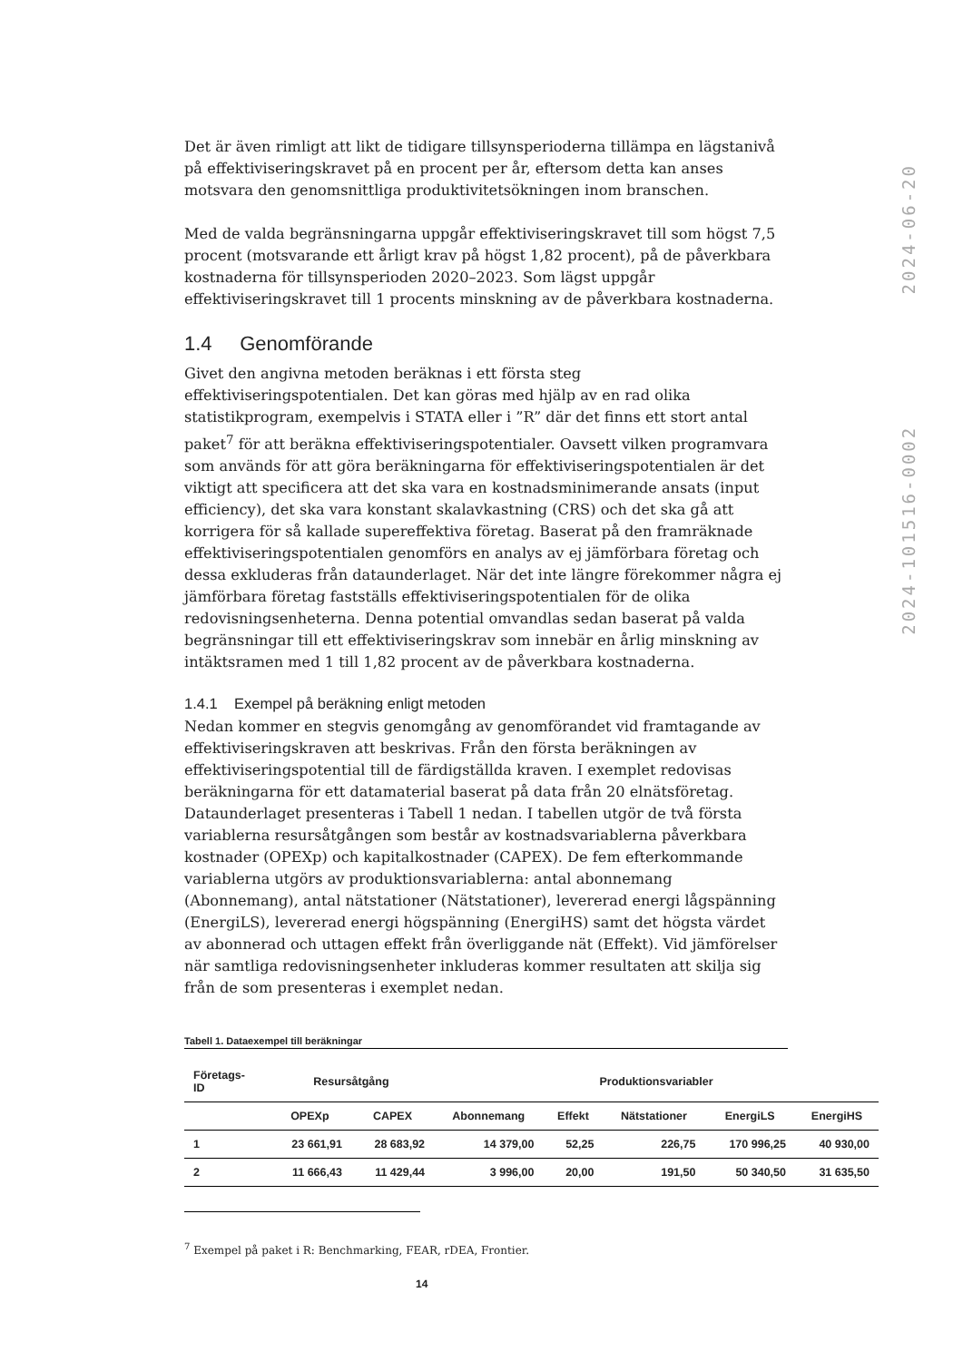Det är även rimligt att likt de tidigare tillsynsperioderna tillämpa en lägstanivå på effektiviseringskravet på en procent per år, eftersom detta kan anses motsvara den genomsnittliga produktivitetsökningen inom branschen.
Med de valda begränsningarna uppgår effektiviseringskravet till som högst 7,5 procent (motsvarande ett årligt krav på högst 1,82 procent), på de påverkbara kostnaderna för tillsynsperioden 2020–2023. Som lägst uppgår effektiviseringskravet till 1 procents minskning av de påverkbara kostnaderna.
1.4 Genomförande
Givet den angivna metoden beräknas i ett första steg effektiviseringspotentialen. Det kan göras med hjälp av en rad olika statistikprogram, exempelvis i STATA eller i ”R” där det finns ett stort antal paket<sup>7</sup> för att beräkna effektiviseringspotentialer. Oavsett vilken programvara som används för att göra beräkningarna för effektiviseringspotentialen är det viktigt att specificera att det ska vara en kostnadsminimerande ansats (input efficiency), det ska vara konstant skalavkastning (CRS) och det ska gå att korrigera för så kallade supereffektiva företag. Baserat på den framräknade effektiviseringspotentialen genomförs en analys av ej jämförbara företag och dessa exkluderas från dataunderlaget. När det inte längre förekommer några ej jämförbara företag fastställs effektiviseringspotentialen för de olika redovisningsenheterna. Denna potential omvandlas sedan baserat på valda begränsningar till ett effektiviseringskrav som innebär en årlig minskning av intäktsramen med 1 till 1,82 procent av de påverkbara kostnaderna.
1.4.1 Exempel på beräkning enligt metoden
Nedan kommer en stegvis genomgång av genomförandet vid framtagande av effektiviseringskraven att beskrivas. Från den första beräkningen av effektiviseringspotential till de färdigställda kraven. I exemplet redovisas beräkningarna för ett datamaterial baserat på data från 20 elnätsföretag. Dataunderlaget presenteras i Tabell 1 nedan. I tabellen utgör de två första variablerna resursåtgången som består av kostnadsvariablerna påverkbara kostnader (OPEXp) och kapitalkostnader (CAPEX). De fem efterkommande variablerna utgörs av produktionsvariablerna: antal abonnemang (Abonnemang), antal nätstationer (Nätstationer), levererad energi lågspänning (EnergiLS), levererad energi högspänning (EnergiHS) samt det högsta värdet av abonnerad och uttagen effekt från överliggande nät (Effekt). Vid jämförelser när samtliga redovisningsenheter inkluderas kommer resultaten att skilja sig från de som presenteras i exemplet nedan.
Tabell 1. Dataexempel till beräkningar
| Företags- ID | Resursåtgång | | Produktionsvariabler | | | | |
| --- | --- | --- | --- | --- | --- | --- | --- |
| | OPEXp | CAPEX | Abonnemang | Effekt | Nätstationer | EnergiLS | EnergiHS |
| 1 | 23 661,91 | 28 683,92 | 14 379,00 | 52,25 | 226,75 | 170 996,25 | 40 930,00 |
| 2 | 11 666,43 | 11 429,44 | 3 996,00 | 20,00 | 191,50 | 50 340,50 | 31 635,50 |
2024-101516-0002 2024-06-20
<sup>7</sup> Exempel på paket i R: Benchmarking, FEAR, rDEA, Frontier.
14